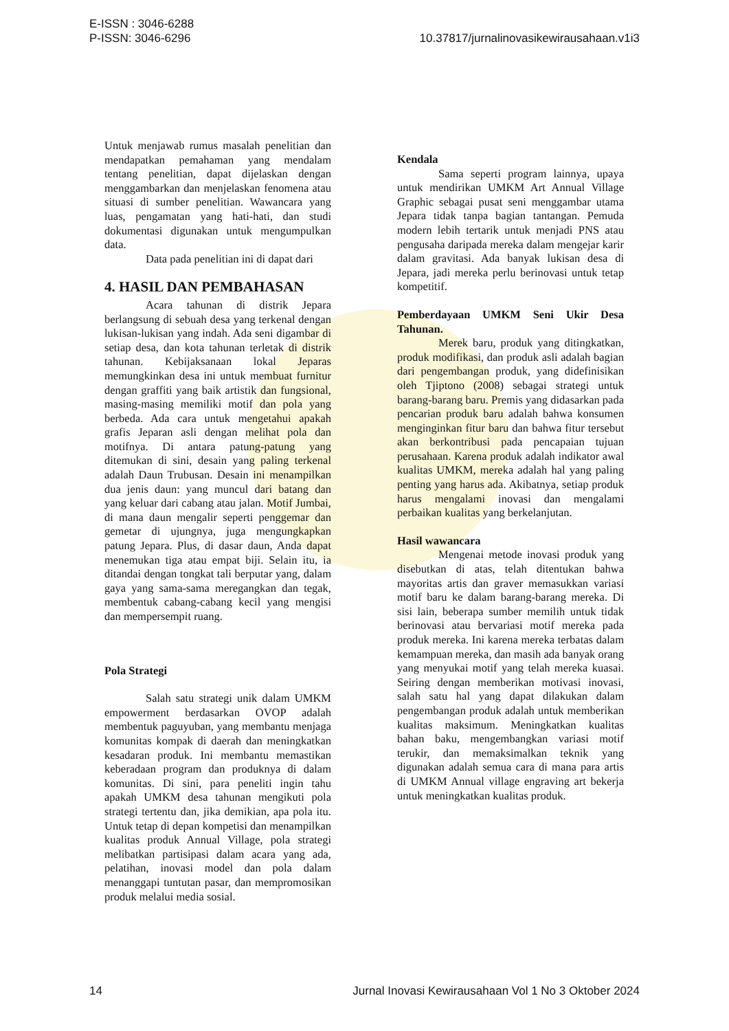E-ISSN : 3046-6288
P-ISSN: 3046-6296
10.37817/jurnalinovasikewirausahaan.v1i3
Untuk menjawab rumus masalah penelitian dan mendapatkan pemahaman yang mendalam tentang penelitian, dapat dijelaskan dengan menggambarkan dan menjelaskan fenomena atau situasi di sumber penelitian. Wawancara yang luas, pengamatan yang hati-hati, dan studi dokumentasi digunakan untuk mengumpulkan data.
Data pada penelitian ini di dapat dari
4. HASIL DAN PEMBAHASAN
Acara tahunan di distrik Jepara berlangsung di sebuah desa yang terkenal dengan lukisan-lukisan yang indah. Ada seni digambar di setiap desa, dan kota tahunan terletak di distrik tahunan. Kebijaksanaan lokal Jeparas memungkinkan desa ini untuk membuat furnitur dengan graffiti yang baik artistik dan fungsional, masing-masing memiliki motif dan pola yang berbeda. Ada cara untuk mengetahui apakah grafis Jeparan asli dengan melihat pola dan motifnya. Di antara patung-patung yang ditemukan di sini, desain yang paling terkenal adalah Daun Trubusan. Desain ini menampilkan dua jenis daun: yang muncul dari batang dan yang keluar dari cabang atau jalan. Motif Jumbai, di mana daun mengalir seperti penggemar dan gemetar di ujungnya, juga mengungkapkan patung Jepara. Plus, di dasar daun, Anda dapat menemukan tiga atau empat biji. Selain itu, ia ditandai dengan tongkat tali berputar yang, dalam gaya yang sama-sama meregangkan dan tegak, membentuk cabang-cabang kecil yang mengisi dan mempersempit ruang.
Pola Strategi
Salah satu strategi unik dalam UMKM empowerment berdasarkan OVOP adalah membentuk paguyuban, yang membantu menjaga komunitas kompak di daerah dan meningkatkan kesadaran produk. Ini membantu memastikan keberadaan program dan produknya di dalam komunitas. Di sini, para peneliti ingin tahu apakah UMKM desa tahunan mengikuti pola strategi tertentu dan, jika demikian, apa pola itu. Untuk tetap di depan kompetisi dan menampilkan kualitas produk Annual Village, pola strategi melibatkan partisipasi dalam acara yang ada, pelatihan, inovasi model dan pola dalam menanggapi tuntutan pasar, dan mempromosikan produk melalui media sosial.
Kendala
Sama seperti program lainnya, upaya untuk mendirikan UMKM Art Annual Village Graphic sebagai pusat seni menggambar utama Jepara tidak tanpa bagian tantangan. Pemuda modern lebih tertarik untuk menjadi PNS atau pengusaha daripada mereka dalam mengejar karir dalam gravitasi. Ada banyak lukisan desa di Jepara, jadi mereka perlu berinovasi untuk tetap kompetitif.
Pemberdayaan UMKM Seni Ukir Desa Tahunan.
Merek baru, produk yang ditingkatkan, produk modifikasi, dan produk asli adalah bagian dari pengembangan produk, yang didefinisikan oleh Tjiptono (2008) sebagai strategi untuk barang-barang baru. Premis yang didasarkan pada pencarian produk baru adalah bahwa konsumen menginginkan fitur baru dan bahwa fitur tersebut akan berkontribusi pada pencapaian tujuan perusahaan. Karena produk adalah indikator awal kualitas UMKM, mereka adalah hal yang paling penting yang harus ada. Akibatnya, setiap produk harus mengalami inovasi dan mengalami perbaikan kualitas yang berkelanjutan.
Hasil wawancara
Mengenai metode inovasi produk yang disebutkan di atas, telah ditentukan bahwa mayoritas artis dan graver memasukkan variasi motif baru ke dalam barang-barang mereka. Di sisi lain, beberapa sumber memilih untuk tidak berinovasi atau bervariasi motif mereka pada produk mereka. Ini karena mereka terbatas dalam kemampuan mereka, dan masih ada banyak orang yang menyukai motif yang telah mereka kuasai. Seiring dengan memberikan motivasi inovasi, salah satu hal yang dapat dilakukan dalam pengembangan produk adalah untuk memberikan kualitas maksimum. Meningkatkan kualitas bahan baku, mengembangkan variasi motif terukir, dan memaksimalkan teknik yang digunakan adalah semua cara di mana para artis di UMKM Annual village engraving art bekerja untuk meningkatkan kualitas produk.
14 Jurnal Inovasi Kewirausahaan Vol 1 No 3 Oktober 2024